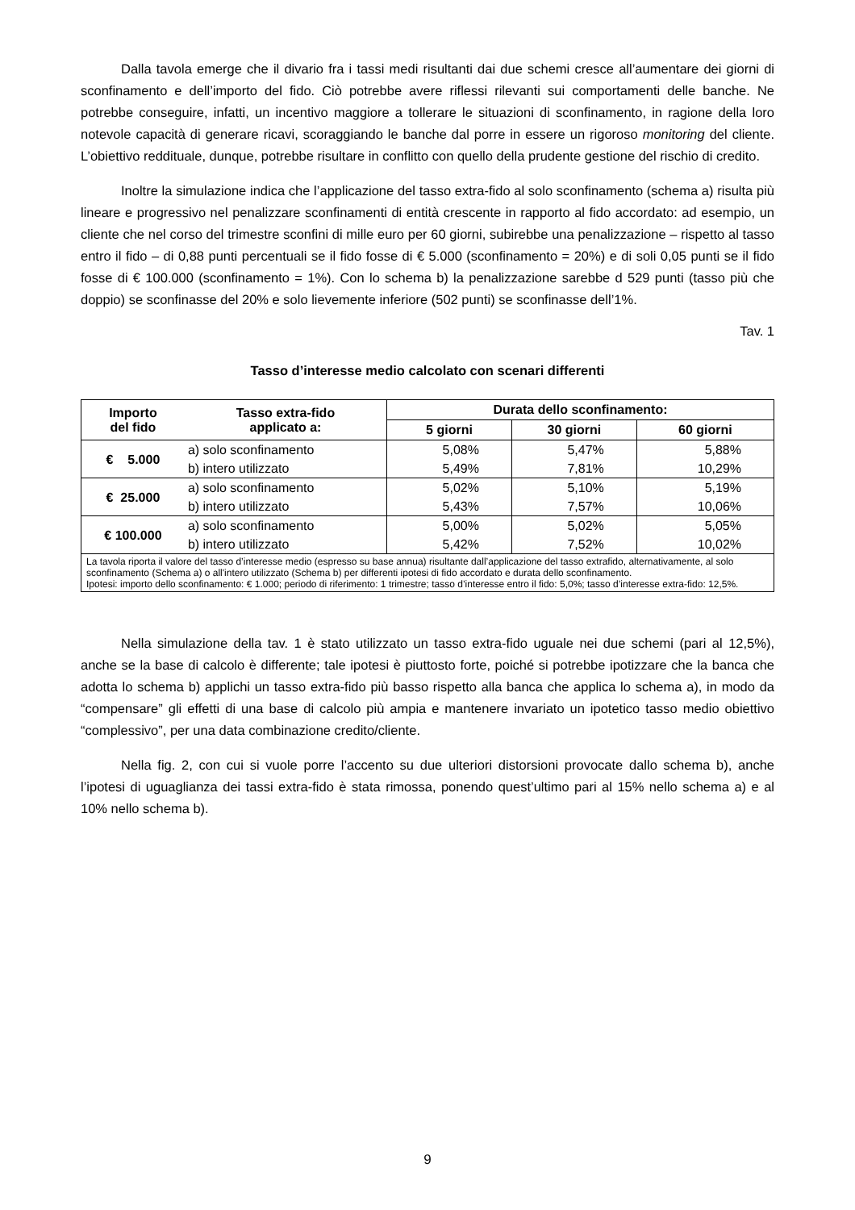Dalla tavola emerge che il divario fra i tassi medi risultanti dai due schemi cresce all’aumentare dei giorni di sconfinamento e dell’importo del fido. Ciò potrebbe avere riflessi rilevanti sui comportamenti delle banche. Ne potrebbe conseguire, infatti, un incentivo maggiore a tollerare le situazioni di sconfinamento, in ragione della loro notevole capacità di generare ricavi, scoraggiando le banche dal porre in essere un rigoroso monitoring del cliente. L’obiettivo reddituale, dunque, potrebbe risultare in conflitto con quello della prudente gestione del rischio di credito.
Inoltre la simulazione indica che l’applicazione del tasso extra-fido al solo sconfinamento (schema a) risulta più lineare e progressivo nel penalizzare sconfinamenti di entità crescente in rapporto al fido accordato: ad esempio, un cliente che nel corso del trimestre sconfini di mille euro per 60 giorni, subirebbe una penalizzazione – rispetto al tasso entro il fido – di 0,88 punti percentuali se il fido fosse di € 5.000 (sconfinamento = 20%) e di soli 0,05 punti se il fido fosse di € 100.000 (sconfinamento = 1%). Con lo schema b) la penalizzazione sarebbe d 529 punti (tasso più che doppio) se sconfinasse del 20% e solo lievemente inferiore (502 punti) se sconfinasse dell’1%.
Tav. 1
Tasso d’interesse medio calcolato con scenari differenti
| Importo del fido | Tasso extra-fido applicato a: | Durata dello sconfinamento: | | |
| --- | --- | --- | --- | --- |
| | | 5 giorni | 30 giorni | 60 giorni |
| € 5.000 | a) solo sconfinamento | 5,08% | 5,47% | 5,88% |
| | b) intero utilizzato | 5,49% | 7,81% | 10,29% |
| € 25.000 | a) solo sconfinamento | 5,02% | 5,10% | 5,19% |
| | b) intero utilizzato | 5,43% | 7,57% | 10,06% |
| € 100.000 | a) solo sconfinamento | 5,00% | 5,02% | 5,05% |
| | b) intero utilizzato | 5,42% | 7,52% | 10,02% |
| La tavola riporta il valore del tasso d’interesse medio (espresso su base annua) risultante dall’applicazione del tasso extrafido, alternativamente, al solo sconfinamento (Schema a) o all'intero utilizzato (Schema b) per differenti ipotesi di fido accordato e durata dello sconfinamento. Ipotesi: importo dello sconfinamento: € 1.000; periodo di riferimento: 1 trimestre; tasso d’interesse entro il fido: 5,0%; tasso d’interesse extra-fido: 12,5%. | | | | |
Nella simulazione della tav. 1 è stato utilizzato un tasso extra-fido uguale nei due schemi (pari al 12,5%), anche se la base di calcolo è differente; tale ipotesi è piuttosto forte, poiché si potrebbe ipotizzare che la banca che adotta lo schema b) applichi un tasso extra-fido più basso rispetto alla banca che applica lo schema a), in modo da “compensare” gli effetti di una base di calcolo più ampia e mantenere invariato un ipotetico tasso medio obiettivo “complessivo”, per una data combinazione credito/cliente.
Nella fig. 2, con cui si vuole porre l’accento su due ulteriori distorsioni provocate dallo schema b), anche l’ipotesi di uguaglianza dei tassi extra-fido è stata rimossa, ponendo quest’ultimo pari al 15% nello schema a) e al 10% nello schema b).
9